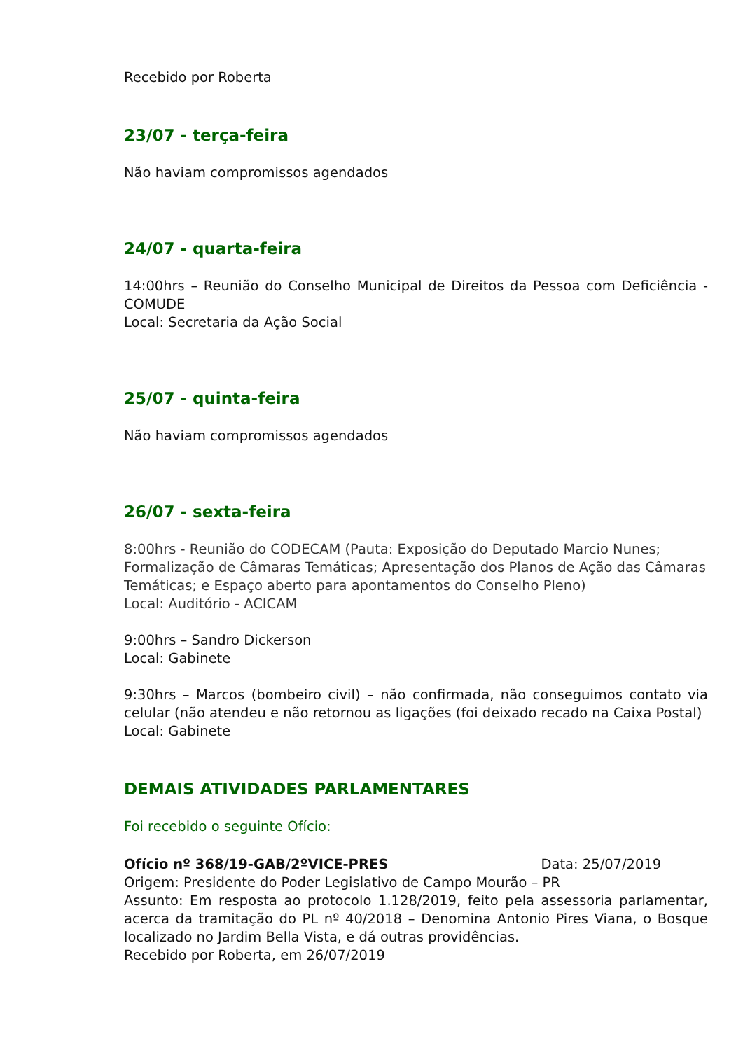Recebido por Roberta
23/07 - terça-feira
Não haviam compromissos agendados
24/07 - quarta-feira
14:00hrs – Reunião do Conselho Municipal de Direitos da Pessoa com Deficiência - COMUDE
Local: Secretaria da Ação Social
25/07 - quinta-feira
Não haviam compromissos agendados
26/07 - sexta-feira
8:00hrs - Reunião do CODECAM (Pauta: Exposição do Deputado Marcio Nunes; Formalização de Câmaras Temáticas; Apresentação dos Planos de Ação das Câmaras Temáticas; e Espaço aberto para apontamentos do Conselho Pleno)
Local: Auditório - ACICAM
9:00hrs – Sandro Dickerson
Local: Gabinete
9:30hrs – Marcos (bombeiro civil) – não confirmada, não conseguimos contato via celular (não atendeu e não retornou as ligações (foi deixado recado na Caixa Postal)
Local: Gabinete
DEMAIS ATIVIDADES PARLAMENTARES
Foi recebido o seguinte Ofício:
Ofício nº 368/19-GAB/2ºVICE-PRES Data: 25/07/2019
Origem: Presidente do Poder Legislativo de Campo Mourão – PR
Assunto: Em resposta ao protocolo 1.128/2019, feito pela assessoria parlamentar, acerca da tramitação do PL nº 40/2018 – Denomina Antonio Pires Viana, o Bosque localizado no Jardim Bella Vista, e dá outras providências.
Recebido por Roberta, em 26/07/2019